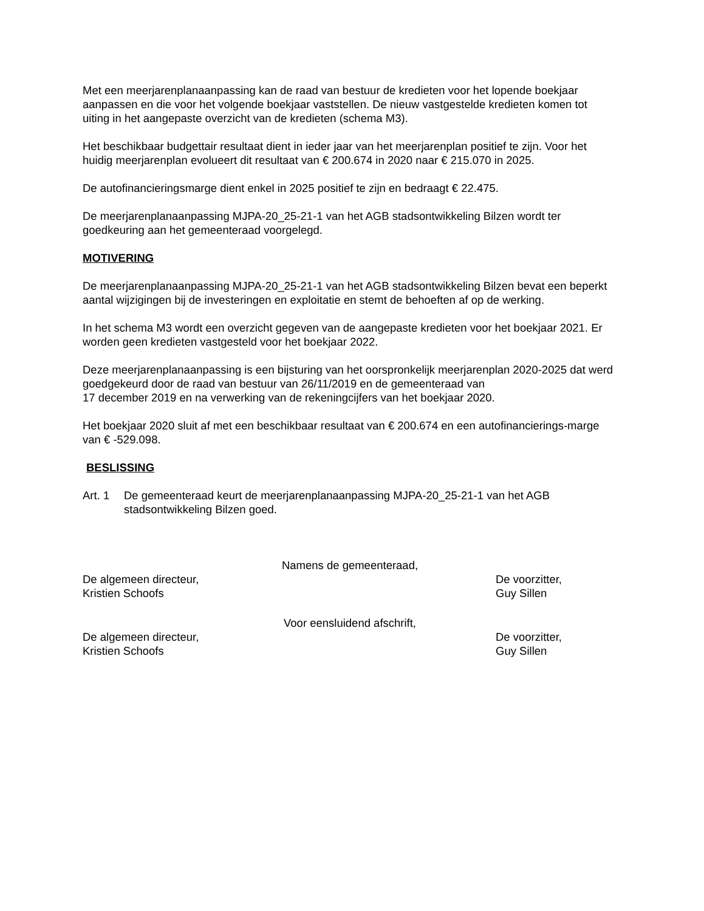Met een meerjarenplanaanpassing kan de raad van bestuur de kredieten voor het lopende boekjaar aanpassen en die voor het volgende boekjaar vaststellen. De nieuw vastgestelde kredieten komen tot uiting in het aangepaste overzicht van de kredieten (schema M3).
Het beschikbaar budgettair resultaat dient in ieder jaar van het meerjarenplan positief te zijn. Voor het huidig meerjarenplan evolueert dit resultaat van € 200.674 in 2020 naar € 215.070 in 2025.
De autofinancieringsmarge dient enkel in 2025 positief te zijn en bedraagt € 22.475.
De meerjarenplanaanpassing MJPA-20_25-21-1 van het AGB stadsontwikkeling Bilzen wordt ter goedkeuring aan het gemeenteraad voorgelegd.
MOTIVERING
De meerjarenplanaanpassing MJPA-20_25-21-1 van het AGB stadsontwikkeling Bilzen bevat een beperkt aantal wijzigingen bij de investeringen en exploitatie en stemt de behoeften af op de werking.
In het schema M3 wordt een overzicht gegeven van de aangepaste kredieten voor het boekjaar 2021. Er worden geen kredieten vastgesteld voor het boekjaar 2022.
Deze meerjarenplanaanpassing is een bijsturing van het oorspronkelijk meerjarenplan 2020-2025 dat werd goedgekeurd door de raad van bestuur van 26/11/2019 en de gemeenteraad van
17 december 2019 en na verwerking van de rekeningcijfers van het boekjaar 2020.
Het boekjaar 2020 sluit af met een beschikbaar resultaat van € 200.674 en een autofinancierings-marge van € -529.098.
BESLISSING
Art. 1 De gemeenteraad keurt de meerjarenplanaanpassing MJPA-20_25-21-1 van het AGB stadsontwikkeling Bilzen goed.
Namens de gemeenteraad,
De algemeen directeur,
Kristien Schoofs
De voorzitter,
Guy Sillen
Voor eensluidend afschrift,
De algemeen directeur,
Kristien Schoofs
De voorzitter,
Guy Sillen